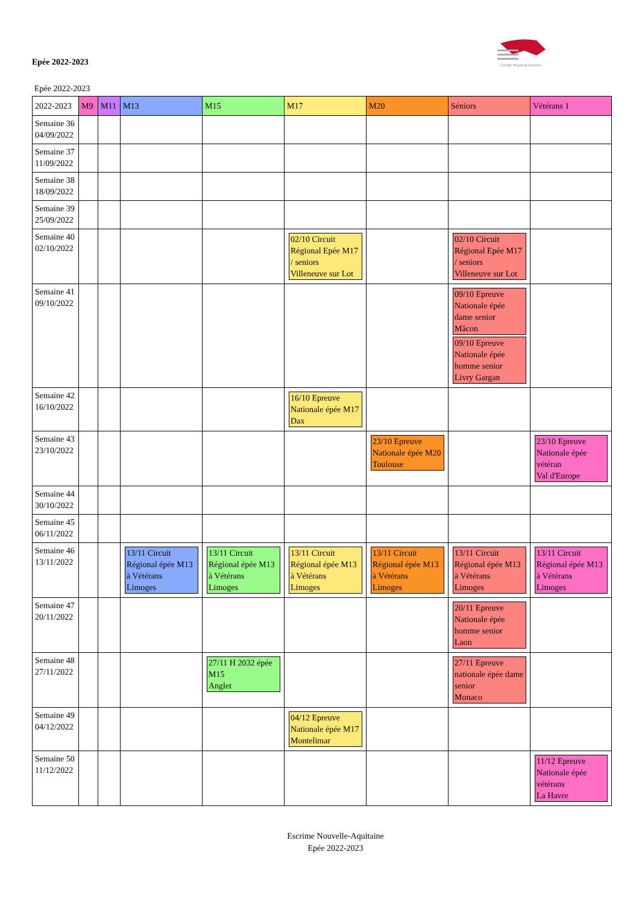Comité Régional Escrime
Epée 2022-2023
Epée 2022-2023
| 2022-2023 | M9 | M11 | M13 | M15 | M17 | M20 | Séniors | Vétérans 1 |
| --- | --- | --- | --- | --- | --- | --- | --- | --- |
| Semaine 36 04/09/2022 | | | | | | | | |
| Semaine 37 11/09/2022 | | | | | | | | |
| Semaine 38 18/09/2022 | | | | | | | | |
| Semaine 39 25/09/2022 | | | | | | | | |
| Semaine 40 02/10/2022 | | | | | 02/10 Circuit Régional Epée M17 / seniors Villeneuve sur Lot | | 02/10 Circuit Régional Epée M17 / seniors Villeneuve sur Lot | |
| Semaine 41 09/10/2022 | | | | | | | 09/10 Epreuve Nationale épée dame senior Mâcon 09/10 Epreuve Nationale épée homme senior Livry Gargan | |
| Semaine 42 16/10/2022 | | | | | 16/10 Epreuve Nationale épée M17 Dax | | | |
| Semaine 43 23/10/2022 | | | | | | 23/10 Epreuve Nationale épée M20 Toulouse | | 23/10 Epreuve Nationale épée vétéran Val d'Europe |
| Semaine 44 30/10/2022 | | | | | | | | |
| Semaine 45 06/11/2022 | | | | | | | | |
| Semaine 46 13/11/2022 | | | 13/11 Circuit Régional épée M13 à Vétérans Limoges | 13/11 Circuit Régional épée M13 à Vétérans Limoges | 13/11 Circuit Régional épée M13 à Vétérans Limoges | 13/11 Circuit Régional épée M13 à Vétérans Limoges | 13/11 Circuit Régional épée M13 à Vétérans Limoges | 13/11 Circuit Régional épée M13 à Vétérans Limoges |
| Semaine 47 20/11/2022 | | | | | | | 20/11 Epreuve Nationale épée homme senior Laon | |
| Semaine 48 27/11/2022 | | | | 27/11 H 2032 épée M15 Anglet | | | 27/11 Epreuve nationale épée dame senior Monaco | |
| Semaine 49 04/12/2022 | | | | | 04/12 Epreuve Nationale épée M17 Montelimar | | | |
| Semaine 50 11/12/2022 | | | | | | | | 11/12 Epreuve Nationale épée vétérans La Havre |
Escrime Nouvelle-Aquitaine
Epée 2022-2023